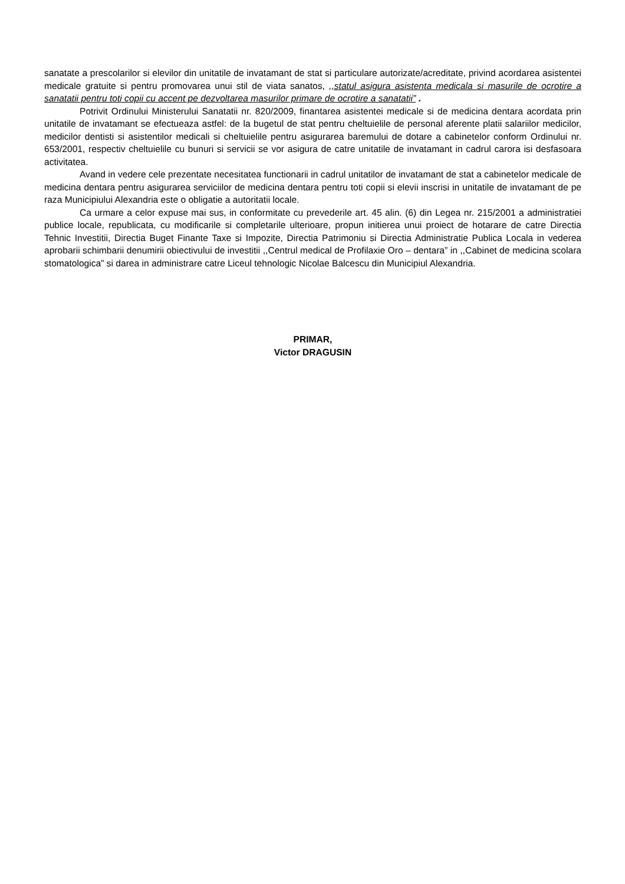sanatate a prescolarilor si elevilor din unitatile de invatamant de stat si particulare autorizate/acreditate, privind acordarea asistentei medicale gratuite si pentru promovarea unui stil de viata sanatos, ,,statul asigura asistenta medicala si masurile de ocrotire a sanatatii pentru toti copii cu accent pe dezvoltarea masurilor primare de ocrotire a sanatatii” .
Potrivit Ordinului Ministerului Sanatatii nr. 820/2009, finantarea asistentei medicale si de medicina dentara acordata prin unitatile de invatamant se efectueaza astfel: de la bugetul de stat pentru cheltuielile de personal aferente platii salariilor medicilor, medicilor dentisti si asistentilor medicali si cheltuielile pentru asigurarea baremului de dotare a cabinetelor conform Ordinului nr. 653/2001, respectiv cheltuielile cu bunuri si servicii se vor asigura de catre unitatile de invatamant in cadrul carora isi desfasoara activitatea.
Avand in vedere cele prezentate necesitatea functionarii in cadrul unitatilor de invatamant de stat a cabinetelor medicale de medicina dentara pentru asigurarea serviciilor de medicina dentara pentru toti copii si elevii inscrisi in unitatile de invatamant de pe raza Municipiului Alexandria este o obligatie a autoritatii locale.
Ca urmare a celor expuse mai sus, in conformitate cu prevederile art. 45 alin. (6) din Legea nr. 215/2001 a administratiei publice locale, republicata, cu modificarile si completarile ulterioare, propun initierea unui proiect de hotarare de catre Directia Tehnic Investitii, Directia Buget Finante Taxe si Impozite, Directia Patrimoniu si Directia Administratie Publica Locala in vederea aprobarii schimbarii denumirii obiectivului de investitii ,,Centrul medical de Profilaxie Oro – dentara” in ,,Cabinet de medicina scolara stomatologica” si darea in administrare catre Liceul tehnologic Nicolae Balcescu din Municipiul Alexandria.
PRIMAR,
Victor DRAGUSIN